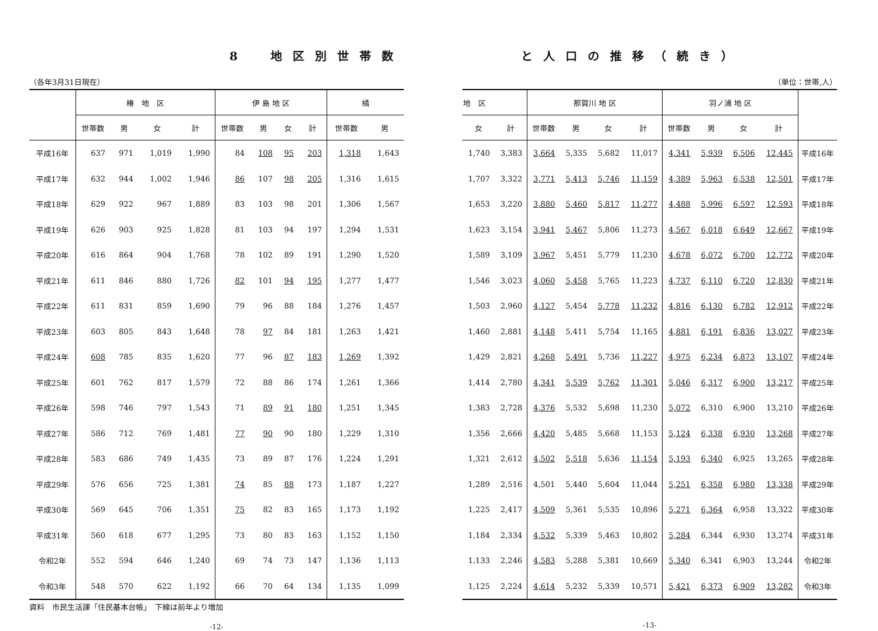8　地区別世帯数
（各年3月31日現在）
| | 椿 地 区 | | | | 伊 島 地 区 | | | | 橘 | |
| --- | --- | --- | --- | --- | --- | --- | --- | --- | --- | --- |
| | 世帯数 | 男 | 女 | 計 | 世帯数 | 男 | 女 | 計 | 世帯数 | 男 |
| 平成16年 | 637 | 971 | 1,019 | 1,990 | 84 | 108 | 95 | 203 | 1,318 | 1,643 |
| 平成17年 | 632 | 944 | 1,002 | 1,946 | 86 | 107 | 98 | 205 | 1,316 | 1,615 |
| 平成18年 | 629 | 922 | 967 | 1,889 | 83 | 103 | 98 | 201 | 1,306 | 1,567 |
| 平成19年 | 626 | 903 | 925 | 1,828 | 81 | 103 | 94 | 197 | 1,294 | 1,531 |
| 平成20年 | 616 | 864 | 904 | 1,768 | 78 | 102 | 89 | 191 | 1,290 | 1,520 |
| 平成21年 | 611 | 846 | 880 | 1,726 | 82 | 101 | 94 | 195 | 1,277 | 1,477 |
| 平成22年 | 611 | 831 | 859 | 1,690 | 79 | 96 | 88 | 184 | 1,276 | 1,457 |
| 平成23年 | 603 | 805 | 843 | 1,648 | 78 | 97 | 84 | 181 | 1,263 | 1,421 |
| 平成24年 | 608 | 785 | 835 | 1,620 | 77 | 96 | 87 | 183 | 1,269 | 1,392 |
| 平成25年 | 601 | 762 | 817 | 1,579 | 72 | 88 | 86 | 174 | 1,261 | 1,366 |
| 平成26年 | 598 | 746 | 797 | 1,543 | 71 | 89 | 91 | 180 | 1,251 | 1,345 |
| 平成27年 | 586 | 712 | 769 | 1,481 | 77 | 90 | 90 | 180 | 1,229 | 1,310 |
| 平成28年 | 583 | 686 | 749 | 1,435 | 73 | 89 | 87 | 176 | 1,224 | 1,291 |
| 平成29年 | 576 | 656 | 725 | 1,381 | 74 | 85 | 88 | 173 | 1,187 | 1,227 |
| 平成30年 | 569 | 645 | 706 | 1,351 | 75 | 82 | 83 | 165 | 1,173 | 1,192 |
| 平成31年 | 560 | 618 | 677 | 1,295 | 73 | 80 | 83 | 163 | 1,152 | 1,150 |
| 令和2年 | 552 | 594 | 646 | 1,240 | 69 | 74 | 73 | 147 | 1,136 | 1,113 |
| 令和3年 | 548 | 570 | 622 | 1,192 | 66 | 70 | 64 | 134 | 1,135 | 1,099 |
資料　市民生活課「住民基本台帳」　下線は前年より増加
-12-
と人口の推移（続き）
（単位：世帯,人）
| 地 区 | | 那賀川 地 区 | | | | 羽ノ浦 地 区 | | | | |
| --- | --- | --- | --- | --- | --- | --- | --- | --- | --- | --- |
| 女 | 計 | 世帯数 | 男 | 女 | 計 | 世帯数 | 男 | 女 | 計 | |
| 1,740 | 3,383 | 3,664 | 5,335 | 5,682 | 11,017 | 4,341 | 5,939 | 6,506 | 12,445 | 平成16年 |
| 1,707 | 3,322 | 3,771 | 5,413 | 5,746 | 11,159 | 4,389 | 5,963 | 6,538 | 12,501 | 平成17年 |
| 1,653 | 3,220 | 3,880 | 5,460 | 5,817 | 11,277 | 4,488 | 5,996 | 6,597 | 12,593 | 平成18年 |
| 1,623 | 3,154 | 3,941 | 5,467 | 5,806 | 11,273 | 4,567 | 6,018 | 6,649 | 12,667 | 平成19年 |
| 1,589 | 3,109 | 3,967 | 5,451 | 5,779 | 11,230 | 4,678 | 6,072 | 6,700 | 12,772 | 平成20年 |
| 1,546 | 3,023 | 4,060 | 5,458 | 5,765 | 11,223 | 4,737 | 6,110 | 6,720 | 12,830 | 平成21年 |
| 1,503 | 2,960 | 4,127 | 5,454 | 5,778 | 11,232 | 4,816 | 6,130 | 6,782 | 12,912 | 平成22年 |
| 1,460 | 2,881 | 4,148 | 5,411 | 5,754 | 11,165 | 4,881 | 6,191 | 6,836 | 13,027 | 平成23年 |
| 1,429 | 2,821 | 4,268 | 5,491 | 5,736 | 11,227 | 4,975 | 6,234 | 6,873 | 13,107 | 平成24年 |
| 1,414 | 2,780 | 4,341 | 5,539 | 5,762 | 11,301 | 5,046 | 6,317 | 6,900 | 13,217 | 平成25年 |
| 1,383 | 2,728 | 4,376 | 5,532 | 5,698 | 11,230 | 5,072 | 6,310 | 6,900 | 13,210 | 平成26年 |
| 1,356 | 2,666 | 4,420 | 5,485 | 5,668 | 11,153 | 5,124 | 6,338 | 6,930 | 13,268 | 平成27年 |
| 1,321 | 2,612 | 4,502 | 5,518 | 5,636 | 11,154 | 5,193 | 6,340 | 6,925 | 13,265 | 平成28年 |
| 1,289 | 2,516 | 4,501 | 5,440 | 5,604 | 11,044 | 5,251 | 6,358 | 6,980 | 13,338 | 平成29年 |
| 1,225 | 2,417 | 4,509 | 5,361 | 5,535 | 10,896 | 5,271 | 6,364 | 6,958 | 13,322 | 平成30年 |
| 1,184 | 2,334 | 4,532 | 5,339 | 5,463 | 10,802 | 5,284 | 6,344 | 6,930 | 13,274 | 平成31年 |
| 1,133 | 2,246 | 4,583 | 5,288 | 5,381 | 10,669 | 5,340 | 6,341 | 6,903 | 13,244 | 令和2年 |
| 1,125 | 2,224 | 4,614 | 5,232 | 5,339 | 10,571 | 5,421 | 6,373 | 6,909 | 13,282 | 令和3年 |
-13-